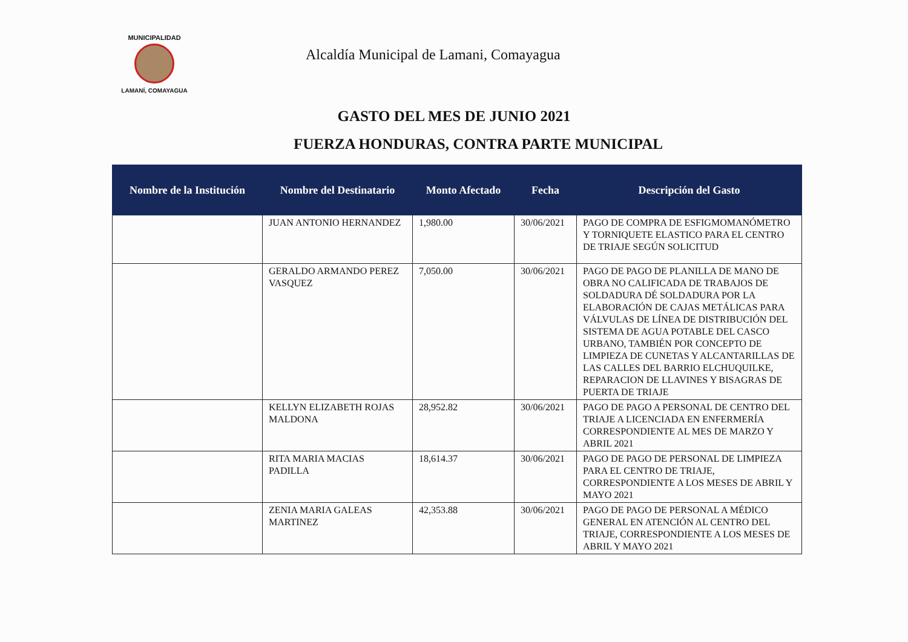MUNICIPALIDAD
LAMANÍ, COMAYAGUA
Alcaldía Municipal de Lamani, Comayagua
GASTO DEL MES DE JUNIO 2021
FUERZA HONDURAS, CONTRA PARTE MUNICIPAL
| Nombre de la Institución | Nombre del Destinatario | Monto Afectado | Fecha | Descripción del Gasto |
| --- | --- | --- | --- | --- |
| | JUAN ANTONIO HERNANDEZ | 1,980.00 | 30/06/2021 | PAGO DE COMPRA DE ESFIGMOMANÓMETRO Y TORNIQUETE ELASTICO PARA EL CENTRO DE TRIAJE SEGÚN SOLICITUD |
| | GERALDO ARMANDO PEREZ VASQUEZ | 7,050.00 | 30/06/2021 | PAGO DE PAGO DE PLANILLA DE MANO DE OBRA NO CALIFICADA DE TRABAJOS DE SOLDADURA DÉ SOLDADURA POR LA ELABORACIÓN DE CAJAS METÁLICAS PARA VÁLVULAS DE LÍNEA DE DISTRIBUCIÓN DEL SISTEMA DE AGUA POTABLE DEL CASCO URBANO, TAMBIÉN POR CONCEPTO DE LIMPIEZA DE CUNETAS Y ALCANTARILLAS DE LAS CALLES DEL BARRIO ELCHUQUILKE, REPARACION DE LLAVINES Y BISAGRAS DE PUERTA DE TRIAJE |
| | KELLYN ELIZABETH ROJAS MALDONA | 28,952.82 | 30/06/2021 | PAGO DE PAGO A PERSONAL DE CENTRO DEL TRIAJE A LICENCIADA EN ENFERMERÍA CORRESPONDIENTE AL MES DE MARZO Y ABRIL 2021 |
| | RITA MARIA MACIAS PADILLA | 18,614.37 | 30/06/2021 | PAGO DE PAGO DE PERSONAL DE LIMPIEZA PARA EL CENTRO DE TRIAJE, CORRESPONDIENTE A LOS MESES DE ABRIL Y MAYO 2021 |
| | ZENIA MARIA GALEAS MARTINEZ | 42,353.88 | 30/06/2021 | PAGO DE PAGO DE PERSONAL A MÉDICO GENERAL EN ATENCIÓN AL CENTRO DEL TRIAJE, CORRESPONDIENTE A LOS MESES DE ABRIL Y MAYO 2021 |